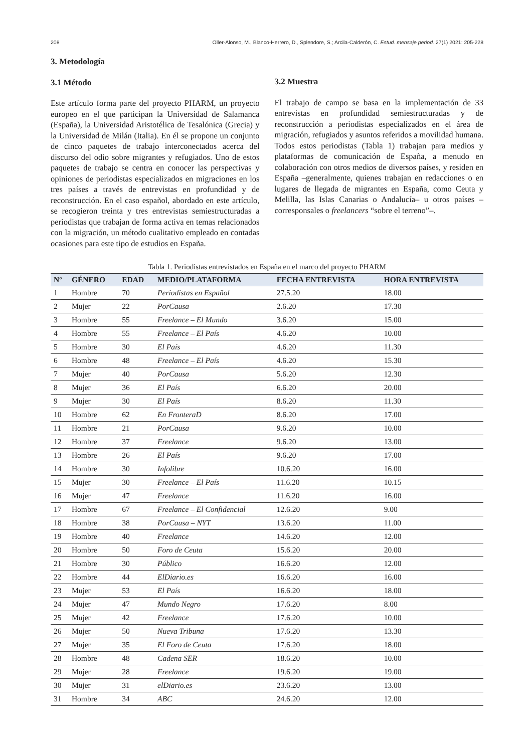208 Oller-Alonso, M., Blanco-Herrero, D., Splendore, S.; Arcila-Calderón, C. Estud. mensaje period. 27(1) 2021: 205-228
3. Metodología
3.1 Método
Este artículo forma parte del proyecto PHARM, un proyecto europeo en el que participan la Universidad de Salamanca (España), la Universidad Aristotélica de Tesalónica (Grecia) y la Universidad de Milán (Italia). En él se propone un conjunto de cinco paquetes de trabajo interconectados acerca del discurso del odio sobre migrantes y refugiados. Uno de estos paquetes de trabajo se centra en conocer las perspectivas y opiniones de periodistas especializados en migraciones en los tres países a través de entrevistas en profundidad y de reconstrucción. En el caso español, abordado en este artículo, se recogieron treinta y tres entrevistas semiestructuradas a periodistas que trabajan de forma activa en temas relacionados con la migración, un método cualitativo empleado en contadas ocasiones para este tipo de estudios en España.
3.2 Muestra
El trabajo de campo se basa en la implementación de 33 entrevistas en profundidad semiestructuradas y de reconstrucción a periodistas especializados en el área de migración, refugiados y asuntos referidos a movilidad humana. Todos estos periodistas (Tabla 1) trabajan para medios y plataformas de comunicación de España, a menudo en colaboración con otros medios de diversos países, y residen en España –generalmente, quienes trabajan en redacciones o en lugares de llegada de migrantes en España, como Ceuta y Melilla, las Islas Canarias o Andalucía– u otros países –corresponsales o freelancers “sobre el terreno”–.
Tabla 1. Periodistas entrevistados en España en el marco del proyecto PHARM
| Nº | GÉNERO | EDAD | MEDIO/PLATAFORMA | FECHA ENTREVISTA | HORA ENTREVISTA |
| --- | --- | --- | --- | --- | --- |
| 1 | Hombre | 70 | Periodistas en Español | 27.5.20 | 18.00 |
| 2 | Mujer | 22 | PorCausa | 2.6.20 | 17.30 |
| 3 | Hombre | 55 | Freelance – El Mundo | 3.6.20 | 15.00 |
| 4 | Hombre | 55 | Freelance – El País | 4.6.20 | 10.00 |
| 5 | Hombre | 30 | El País | 4.6.20 | 11.30 |
| 6 | Hombre | 48 | Freelance – El País | 4.6.20 | 15.30 |
| 7 | Mujer | 40 | PorCausa | 5.6.20 | 12.30 |
| 8 | Mujer | 36 | El País | 6.6.20 | 20.00 |
| 9 | Mujer | 30 | El País | 8.6.20 | 11.30 |
| 10 | Hombre | 62 | En FronteraD | 8.6.20 | 17.00 |
| 11 | Hombre | 21 | PorCausa | 9.6.20 | 10.00 |
| 12 | Hombre | 37 | Freelance | 9.6.20 | 13.00 |
| 13 | Hombre | 26 | El País | 9.6.20 | 17.00 |
| 14 | Hombre | 30 | Infolibre | 10.6.20 | 16.00 |
| 15 | Mujer | 30 | Freelance – El País | 11.6.20 | 10.15 |
| 16 | Mujer | 47 | Freelance | 11.6.20 | 16.00 |
| 17 | Hombre | 67 | Freelance – El Confidencial | 12.6.20 | 9.00 |
| 18 | Hombre | 38 | PorCausa – NYT | 13.6.20 | 11.00 |
| 19 | Hombre | 40 | Freelance | 14.6.20 | 12.00 |
| 20 | Hombre | 50 | Foro de Ceuta | 15.6.20 | 20.00 |
| 21 | Hombre | 30 | Público | 16.6.20 | 12.00 |
| 22 | Hombre | 44 | ElDiario.es | 16.6.20 | 16.00 |
| 23 | Mujer | 53 | El País | 16.6.20 | 18.00 |
| 24 | Mujer | 47 | Mundo Negro | 17.6.20 | 8.00 |
| 25 | Mujer | 42 | Freelance | 17.6.20 | 10.00 |
| 26 | Mujer | 50 | Nueva Tribuna | 17.6.20 | 13.30 |
| 27 | Mujer | 35 | El Foro de Ceuta | 17.6.20 | 18.00 |
| 28 | Hombre | 48 | Cadena SER | 18.6.20 | 10.00 |
| 29 | Mujer | 28 | Freelance | 19.6.20 | 19.00 |
| 30 | Mujer | 31 | elDiario.es | 23.6.20 | 13.00 |
| 31 | Hombre | 34 | ABC | 24.6.20 | 12.00 |